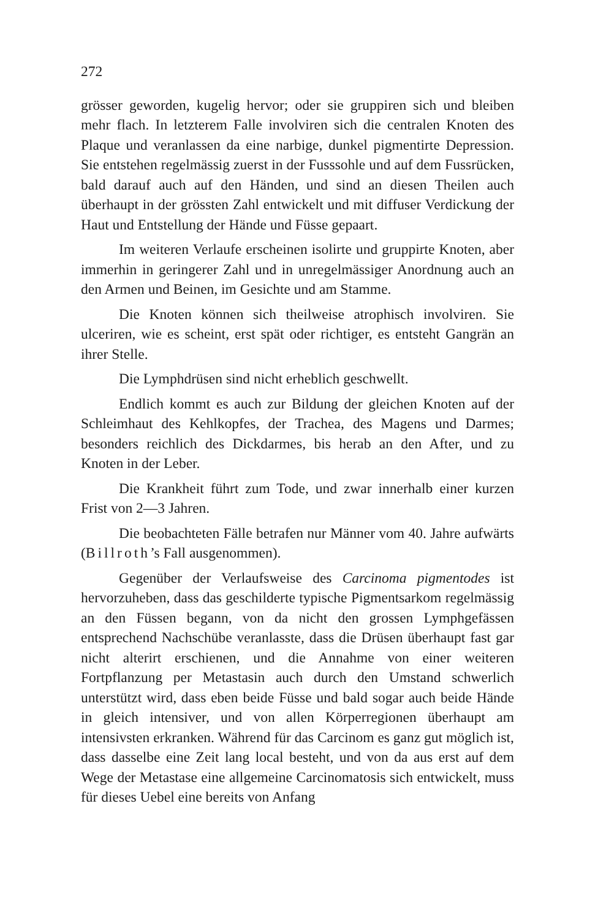272
grösser geworden, kugelig hervor; oder sie gruppiren sich und bleiben mehr flach. In letzterem Falle involviren sich die centralen Knoten des Plaque und veranlassen da eine narbige, dunkel pigmentirte Depression. Sie entstehen regelmässig zuerst in der Fusssohle und auf dem Fussrücken, bald darauf auch auf den Händen, und sind an diesen Theilen auch überhaupt in der grössten Zahl entwickelt und mit diffuser Verdickung der Haut und Entstellung der Hände und Füsse gepaart.
Im weiteren Verlaufe erscheinen isolirte und gruppirte Knoten, aber immerhin in geringerer Zahl und in unregelmässiger Anordnung auch an den Armen und Beinen, im Gesichte und am Stamme.
Die Knoten können sich theilweise atrophisch involviren. Sie ulceriren, wie es scheint, erst spät oder richtiger, es entsteht Gangrän an ihrer Stelle.
Die Lymphdrüsen sind nicht erheblich geschwellt.
Endlich kommt es auch zur Bildung der gleichen Knoten auf der Schleimhaut des Kehlkopfes, der Trachea, des Magens und Darmes; besonders reichlich des Dickdarmes, bis herab an den After, und zu Knoten in der Leber.
Die Krankheit führt zum Tode, und zwar innerhalb einer kurzen Frist von 2—3 Jahren.
Die beobachteten Fälle betrafen nur Männer vom 40. Jahre aufwärts (Billroth’s Fall ausgenommen).
Gegenüber der Verlaufsweise des Carcinoma pigmentodes ist hervorzuheben, dass das geschilderte typische Pigmentsarkom regelmässig an den Füssen begann, von da nicht den grossen Lymphgefässen entsprechend Nachschübe veranlasste, dass die Drüsen überhaupt fast gar nicht alterirt erschienen, und die Annahme von einer weiteren Fortpflanzung per Metastasin auch durch den Umstand schwerlich unterstützt wird, dass eben beide Füsse und bald sogar auch beide Hände in gleich intensiver, und von allen Körperregionen überhaupt am intensivsten erkranken. Während für das Carcinom es ganz gut möglich ist, dass dasselbe eine Zeit lang local besteht, und von da aus erst auf dem Wege der Metastase eine allgemeine Carcinomatosis sich entwickelt, muss für dieses Uebel eine bereits von Anfang